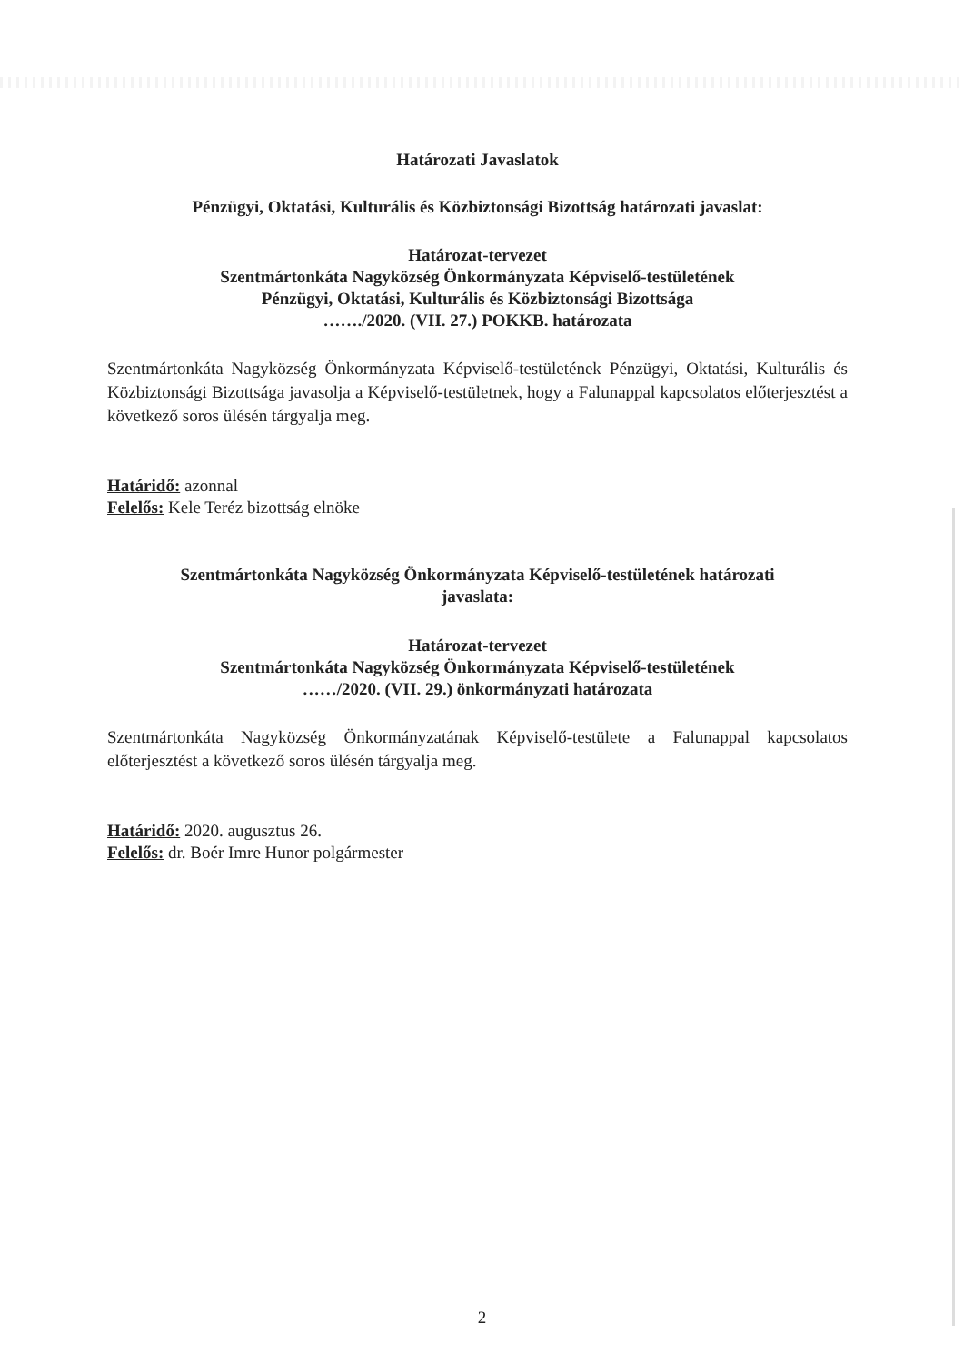Határozati Javaslatok
Pénzügyi, Oktatási, Kulturális és Közbiztonsági Bizottság határozati javaslat:
Határozat-tervezet
Szentmártonkáta Nagyközség Önkormányzata Képviselő-testületének
Pénzügyi, Oktatási, Kulturális és Közbiztonsági Bizottsága
……./2020. (VII. 27.) POKKB. határozata
Szentmártonkáta Nagyközség Önkormányzata Képviselő-testületének Pénzügyi, Oktatási, Kulturális és Közbiztonsági Bizottsága javasolja a Képviselő-testületnek, hogy a Falunappal kapcsolatos előterjesztést a következő soros ülésén tárgyalja meg.
Határidő: azonnal
Felelős: Kele Teréz bizottság elnöke
Szentmártonkáta Nagyközség Önkormányzata Képviselő-testületének határozati
javaslata:
Határozat-tervezet
Szentmártonkáta Nagyközség Önkormányzata Képviselő-testületének
……/2020. (VII. 29.) önkormányzati határozata
Szentmártonkáta Nagyközség Önkormányzatának Képviselő-testülete a Falunappal kapcsolatos előterjesztést a következő soros ülésén tárgyalja meg.
Határidő: 2020. augusztus 26.
Felelős: dr. Boér Imre Hunor polgármester
2